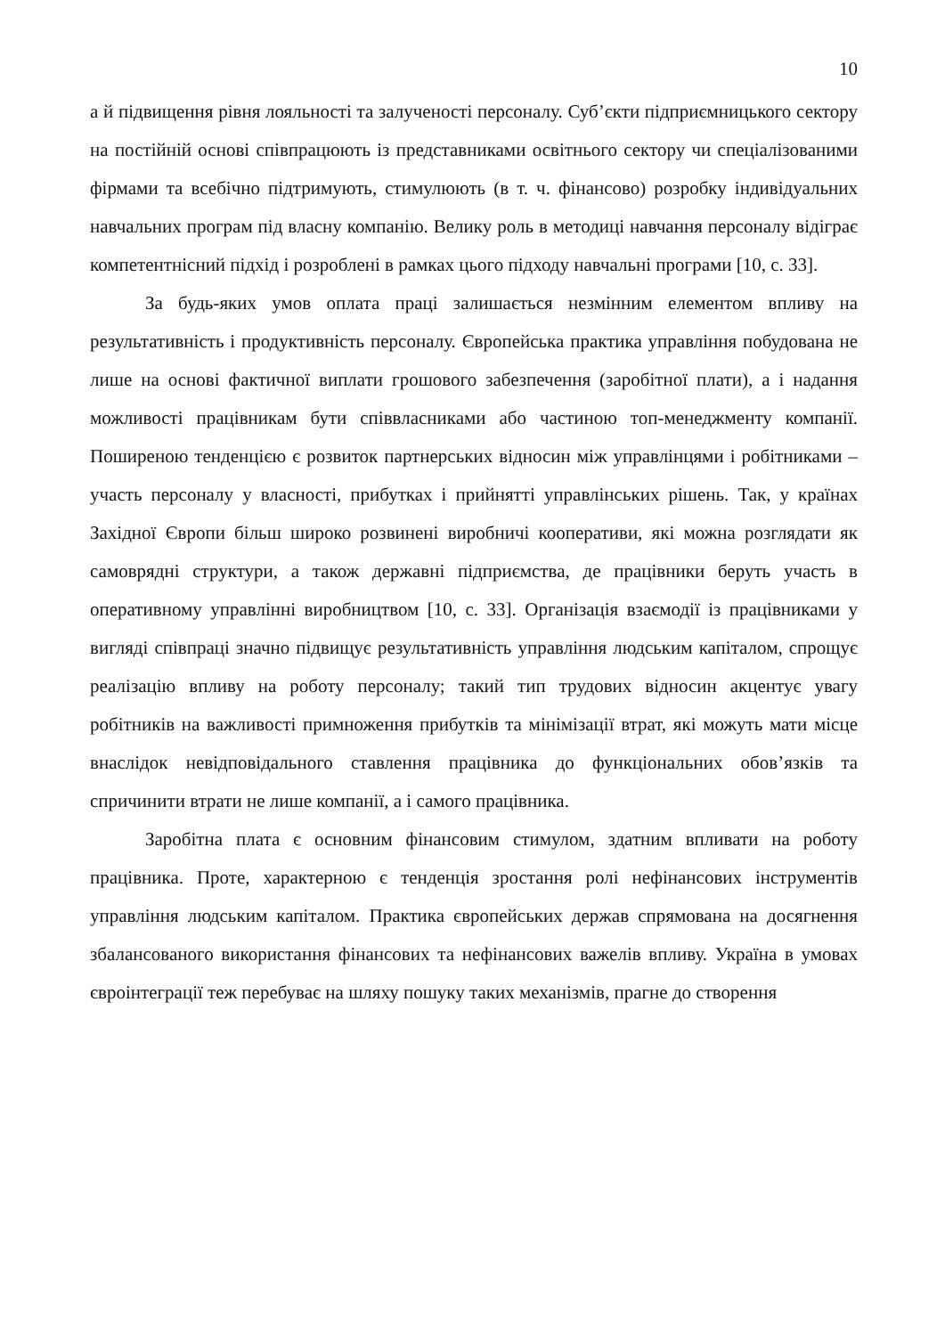10
а й підвищення рівня лояльності та залученості персоналу. Суб’єкти підприємницького сектору на постійній основі співпрацюють із представниками освітнього сектору чи спеціалізованими фірмами та всебічно підтримують, стимулюють (в т. ч. фінансово) розробку індивідуальних навчальних програм під власну компанію. Велику роль в методиці навчання персоналу відіграє компетентнісний підхід і розроблені в рамках цього підходу навчальні програми [10, с. 33].
За будь-яких умов оплата праці залишається незмінним елементом впливу на результативність і продуктивність персоналу. Європейська практика управління побудована не лише на основі фактичної виплати грошового забезпечення (заробітної плати), а і надання можливості працівникам бути співвласниками або частиною топ-менеджменту компанії. Поширеною тенденцією є розвиток партнерських відносин між управлінцями і робітниками – участь персоналу у власності, прибутках і прийнятті управлінських рішень. Так, у країнах Західної Європи більш широко розвинені виробничі кооперативи, які можна розглядати як самоврядні структури, а також державні підприємства, де працівники беруть участь в оперативному управлінні виробництвом [10, с. 33]. Організація взаємодії із працівниками у вигляді співпраці значно підвищує результативність управління людським капіталом, спрощує реалізацію впливу на роботу персоналу; такий тип трудових відносин акцентує увагу робітників на важливості примноження прибутків та мінімізації втрат, які можуть мати місце внаслідок невідповідального ставлення працівника до функціональних обов’язків та спричинити втрати не лише компанії, а і самого працівника.
Заробітна плата є основним фінансовим стимулом, здатним впливати на роботу працівника. Проте, характерною є тенденція зростання ролі нефінансових інструментів управління людським капіталом. Практика європейських держав спрямована на досягнення збалансованого використання фінансових та нефінансових важелів впливу. Україна в умовах євроінтеграції теж перебуває на шляху пошуку таких механізмів, прагне до створення